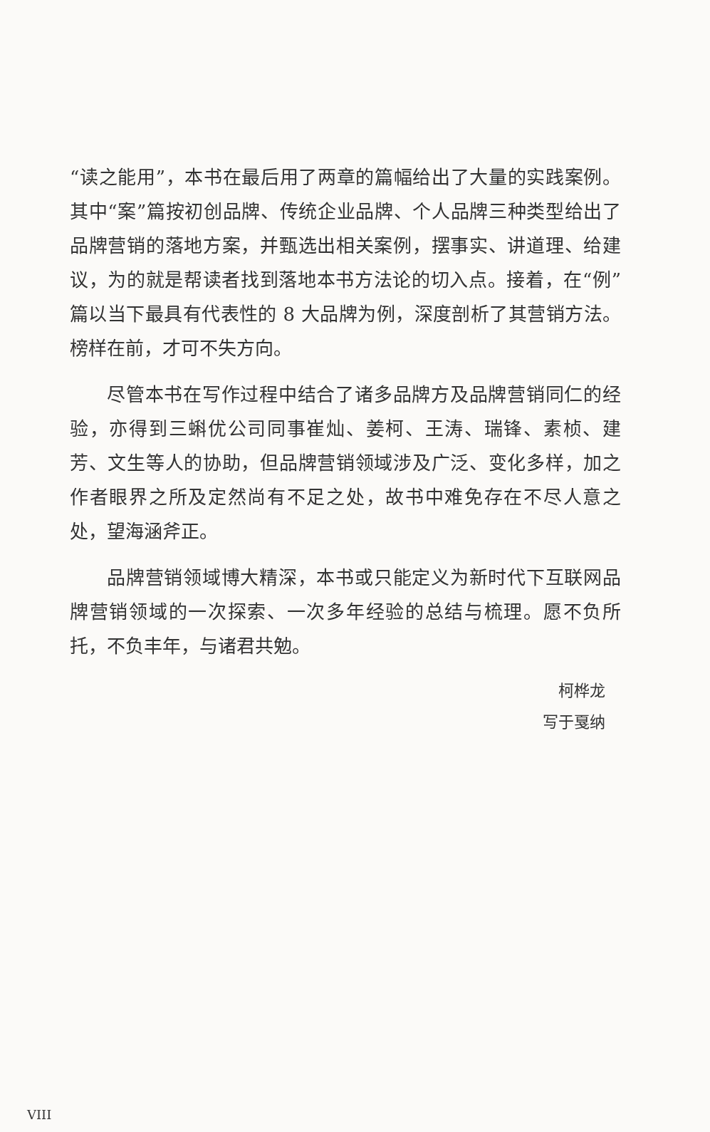“读之能用”，本书在最后用了两章的篇幅给出了大量的实践案例。其中“案”篇按初创品牌、传统企业品牌、个人品牌三种类型给出了品牌营销的落地方案，并甄选出相关案例，摆事实、讲道理、给建议，为的就是帮读者找到落地本书方法论的切入点。接着，在“例”篇以当下最具有代表性的 8 大品牌为例，深度剖析了其营销方法。榜样在前，才可不失方向。
尽管本书在写作过程中结合了诸多品牌方及品牌营销同仁的经验，亦得到三蝌优公司同事崔灿、姜柯、王涛、瑞锋、素桢、建芳、文生等人的协助，但品牌营销领域涉及广泛、变化多样，加之作者眼界之所及定然尚有不足之处，故书中难免存在不尽人意之处，望海涵斧正。
品牌营销领域博大精深，本书或只能定义为新时代下互联网品牌营销领域的一次探索、一次多年经验的总结与梳理。愿不负所托，不负丰年，与诸君共勉。
柯桦龙
写于戛纳
VIII